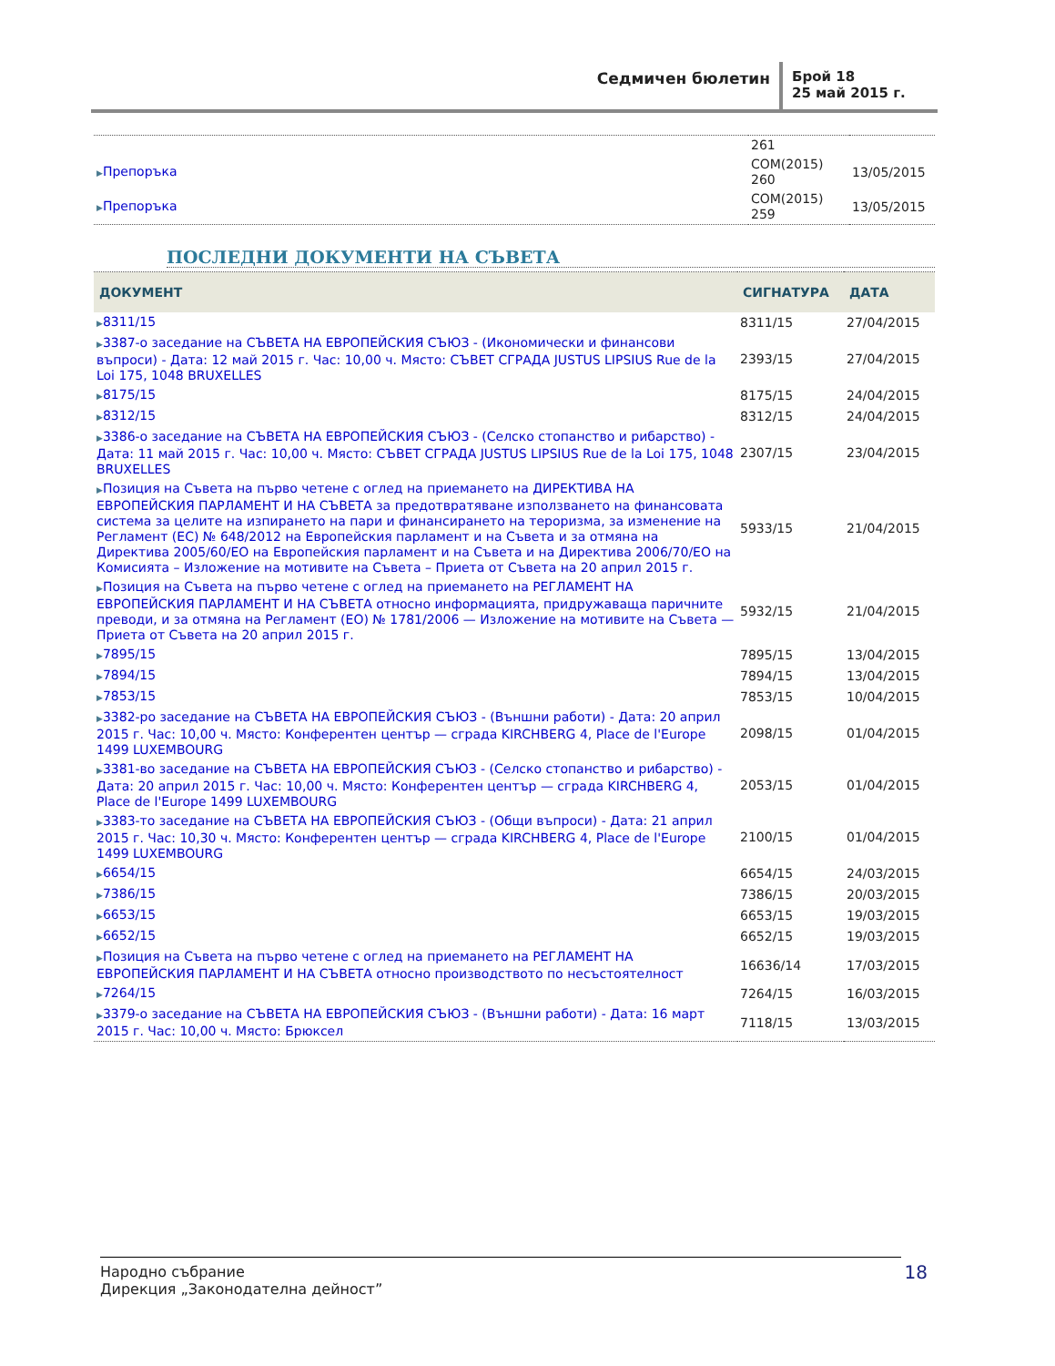Седмичен бюлетин Брой 18
25 май 2015 г.
| | 261 | |
| ▶ Препоръка | COM(2015) 260 | 13/05/2015 |
| ▶ Препоръка | COM(2015) 259 | 13/05/2015 |
ПОСЛЕДНИ ДОКУМЕНТИ НА СЪВЕТА
| ДОКУМЕНТ | СИГНАТУРА | ДАТА |
| --- | --- | --- |
| ▶ 8311/15 | 8311/15 | 27/04/2015 |
| ▶ 3387-о заседание на СЪВЕТА НА ЕВРОПЕЙСКИЯ СЪЮЗ - (Икономически и финансови въпроси) - Дата: 12 май 2015 г. Час: 10,00 ч. Място: СЪВЕТ СГРАДА JUSTUS LIPSIUS Rue de la Loi 175, 1048 BRUXELLES | 2393/15 | 27/04/2015 |
| ▶ 8175/15 | 8175/15 | 24/04/2015 |
| ▶ 8312/15 | 8312/15 | 24/04/2015 |
| ▶ 3386-о заседание на СЪВЕТА НА ЕВРОПЕЙСКИЯ СЪЮЗ - (Селско стопанство и рибарство) - Дата: 11 май 2015 г. Час: 10,00 ч. Място: СЪВЕТ СГРАДА JUSTUS LIPSIUS Rue de la Loi 175, 1048 BRUXELLES | 2307/15 | 23/04/2015 |
| ▶ Позиция на Съвета на първо четене с оглед на приемането на ДИРЕКТИВА НА ЕВРОПЕЙСКИЯ ПАРЛАМЕНТ И НА СЪВЕТА за предотвратяване използването на финансовата система за целите на изпирането на пари и финансирането на тероризма, за изменение на Регламент (ЕС) № 648/2012 на Европейския парламент и на Съвета и за отмяна на Директива 2005/60/ЕО на Европейския парламент и на Съвета и на Директива 2006/70/ЕО на Комисията – Изложение на мотивите на Съвета – Приета от Съвета на 20 април 2015 г. | 5933/15 | 21/04/2015 |
| ▶ Позиция на Съвета на първо четене с оглед на приемането на РЕГЛАМЕНТ НА ЕВРОПЕЙСКИЯ ПАРЛАМЕНТ И НА СЪВЕТА относно информацията, придружаваща паричните преводи, и за отмяна на Регламент (ЕО) № 1781/2006 — Изложение на мотивите на Съвета — Приета от Съвета на 20 април 2015 г. | 5932/15 | 21/04/2015 |
| ▶ 7895/15 | 7895/15 | 13/04/2015 |
| ▶ 7894/15 | 7894/15 | 13/04/2015 |
| ▶ 7853/15 | 7853/15 | 10/04/2015 |
| ▶ 3382-ро заседание на СЪВЕТА НА ЕВРОПЕЙСКИЯ СЪЮЗ - (Външни работи) - Дата: 20 април 2015 г. Час: 10,00 ч. Място: Конферентен център — сграда KIRCHBERG 4, Place de l'Europe 1499 LUXEMBOURG | 2098/15 | 01/04/2015 |
| ▶ 3381-во заседание на СЪВЕТА НА ЕВРОПЕЙСКИЯ СЪЮЗ - (Селско стопанство и рибарство) - Дата: 20 април 2015 г. Час: 10,00 ч. Място: Конферентен център — сграда KIRCHBERG 4, Place de l'Europe 1499 LUXEMBOURG | 2053/15 | 01/04/2015 |
| ▶ 3383-то заседание на СЪВЕТА НА ЕВРОПЕЙСКИЯ СЪЮЗ - (Общи въпроси) - Дата: 21 април 2015 г. Час: 10,30 ч. Място: Конферентен център — сграда KIRCHBERG 4, Place de l'Europe 1499 LUXEMBOURG | 2100/15 | 01/04/2015 |
| ▶ 6654/15 | 6654/15 | 24/03/2015 |
| ▶ 7386/15 | 7386/15 | 20/03/2015 |
| ▶ 6653/15 | 6653/15 | 19/03/2015 |
| ▶ 6652/15 | 6652/15 | 19/03/2015 |
| ▶ Позиция на Съвета на първо четене с оглед на приемането на РЕГЛАМЕНТ НА ЕВРОПЕЙСКИЯ ПАРЛАМЕНТ И НА СЪВЕТА относно производството по несъстоятелност | 16636/14 | 17/03/2015 |
| ▶ 7264/15 | 7264/15 | 16/03/2015 |
| ▶ 3379-о заседание на СЪВЕТА НА ЕВРОПЕЙСКИЯ СЪЮЗ - (Външни работи) - Дата: 16 март 2015 г. Час: 10,00 ч. Място: Брюксел | 7118/15 | 13/03/2015 |
Народно събрание
Дирекция „Законодателна дейност”
18